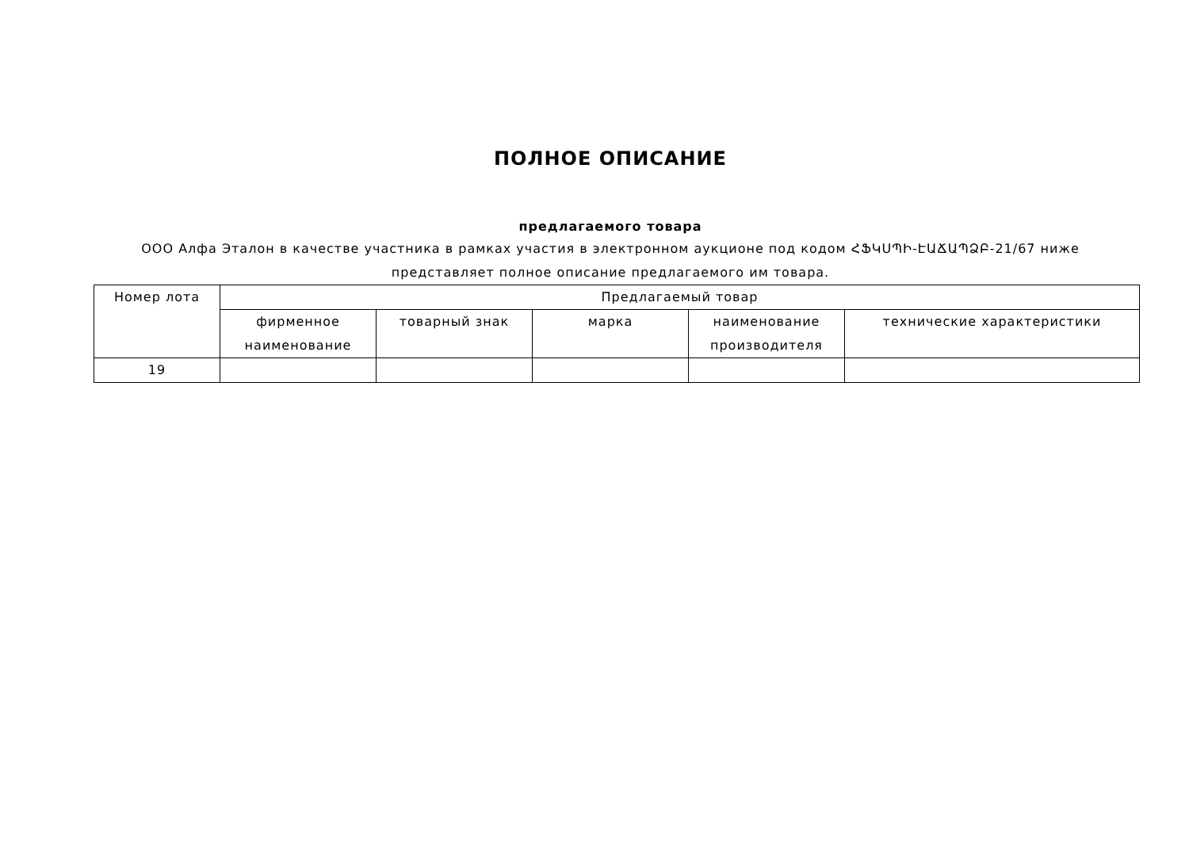ПОЛНОЕ ОПИСАНИЕ
предлагаемого товара
ООО Алфа Эталон в качестве участника в рамках участия в электронном аукционе под кодом ՀՖԿՍՊԻ-ԷԱՃԱՊՁԲ-21/67 ниже представляет полное описание предлагаемого им товара.
| Номер лота | Предлагаемый товар | | | | |
| --- | --- | --- | --- | --- | --- |
| | фирменное наименование | товарный знак | марка | наименование производителя | технические характеристики |
| 19 | | | | | |